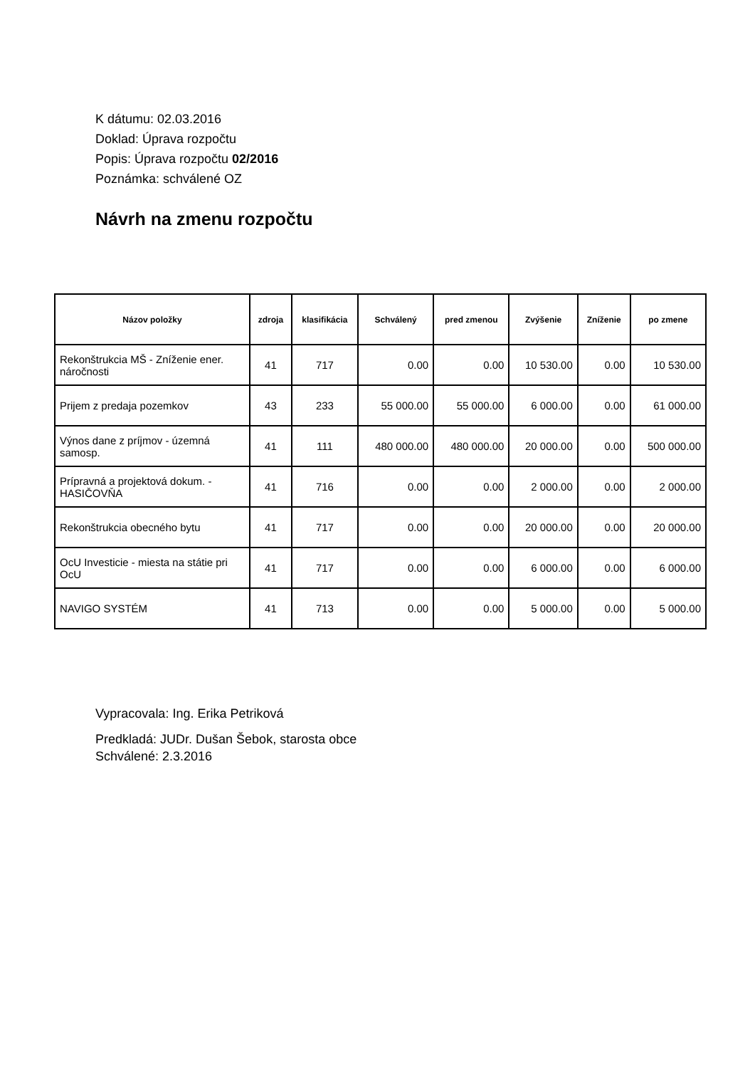K dátumu: 02.03.2016
Doklad: Úprava rozpočtu
Popis: Úprava rozpočtu 02/2016
Poznámka: schválené OZ
Návrh na zmenu rozpočtu
| Názov položky | zdroja | klasifikácia | Schválený | pred zmenou | Zvýšenie | Zníženie | po zmene |
| --- | --- | --- | --- | --- | --- | --- | --- |
| Rekonštrukcia MŠ - Zníženie ener. náročnosti | 41 | 717 | 0.00 | 0.00 | 10 530.00 | 0.00 | 10 530.00 |
| Prijem z predaja pozemkov | 43 | 233 | 55 000.00 | 55 000.00 | 6 000.00 | 0.00 | 61 000.00 |
| Výnos dane z príjmov - územná samosp. | 41 | 111 | 480 000.00 | 480 000.00 | 20 000.00 | 0.00 | 500 000.00 |
| Prípravná a projektová dokum. - HASIČOVŇA | 41 | 716 | 0.00 | 0.00 | 2 000.00 | 0.00 | 2 000.00 |
| Rekonštrukcia obecného bytu | 41 | 717 | 0.00 | 0.00 | 20 000.00 | 0.00 | 20 000.00 |
| OcU Investicie - miesta na státie pri OcU | 41 | 717 | 0.00 | 0.00 | 6 000.00 | 0.00 | 6 000.00 |
| NAVIGO SYSTÉM | 41 | 713 | 0.00 | 0.00 | 5 000.00 | 0.00 | 5 000.00 |
Vypracovala: Ing. Erika Petriková
Predkladá: JUDr. Dušan Šebok, starosta obce
Schválené: 2.3.2016